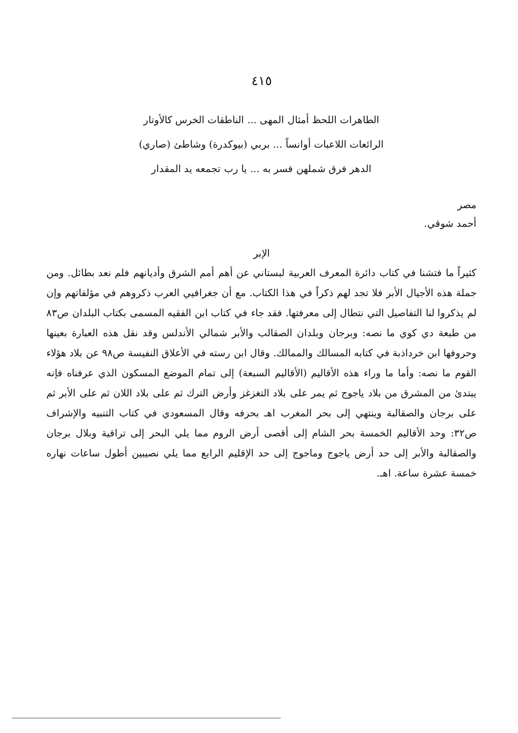٤١٥
الطاهرات اللحظ أمثال المهى ... الناطقات الخرس كالأوتار
الرائعات اللاعبات أوانساً ... بربي (بيوكدرة) وشاطئ (صاري)
الدهر فرق شملهن فسر به ... يا رب تجمعه يد المقدار
مصر
أحمد شوقي.
الإبر
كثيراً ما فتشنا في كتاب دائرة المعرف العربية لبستاني عن أهم أمم الشرق وأديانهم فلم نعد بطائل. ومن جملة هذه الأجيال الأبر فلا تجد لهم ذكراً في هذا الكتاب. مع أن جغرافيي العرب ذكروهم في مؤلفاتهم وإن لم يذكروا لنا التفاصيل التي نتطال إلى معرفتها. فقد جاء في كتاب ابن الفقيه المسمى بكتاب البلدان ص٨٣ من طبعة دي كوي ما نصه: وبرجان وبلدان الصقالب والأبر شمالي الأندلس وقد نقل هذه العبارة بعينها وحروفها ابن خرداذبة في كتابه المسالك والممالك. وقال ابن رسته في الأعلاق النفيسة ص٩٨ عن بلاد هؤلاء القوم ما نصه: وأما ما وراء هذه الأقاليم (الأقاليم السبعة) إلى تمام الموضع المسكون الذي عرفناه فإنه يبتدئ من المشرق من بلاد ياجوج ثم يمر على بلاد التغزغز وأرض الترك ثم على بلاد اللان ثم على الأبر ثم على برجان والصقالبة وينتهي إلى بحر المغرب اهـ بحرفه وقال المسعودي في كتاب التنبيه والإشراف ص٣٢: وحد الأقاليم الخمسة بحر الشام إلى أقصى أرض الروم مما يلي البحر إلى تراقية وبلال برجان والصقالبة والأبر إلى حد أرض ياجوج وماجوج إلى حد الإقليم الرابع مما يلي نصيبين أطول ساعات نهاره خمسة عشرة ساعة. اهـ.